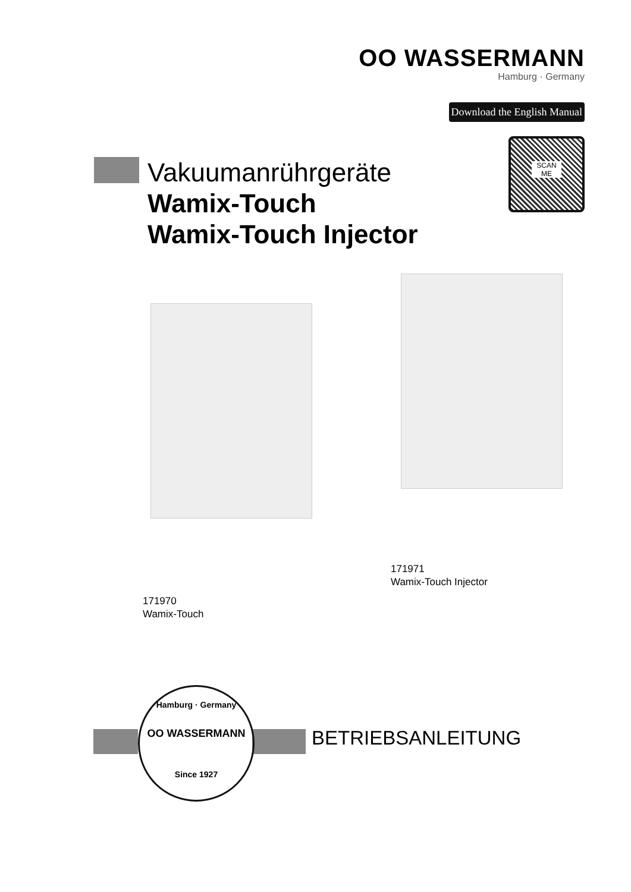OO WASSERMANN
Hamburg · Germany
Download the English Manual
SCAN
ME
Vakuumanrührgeräte
Wamix-Touch
Wamix-Touch Injector
171971
Wamix-Touch Injector
171970
Wamix-Touch
Hamburg · Germany
OO WASSERMANN
Since 1927
BETRIEBSANLEITUNG